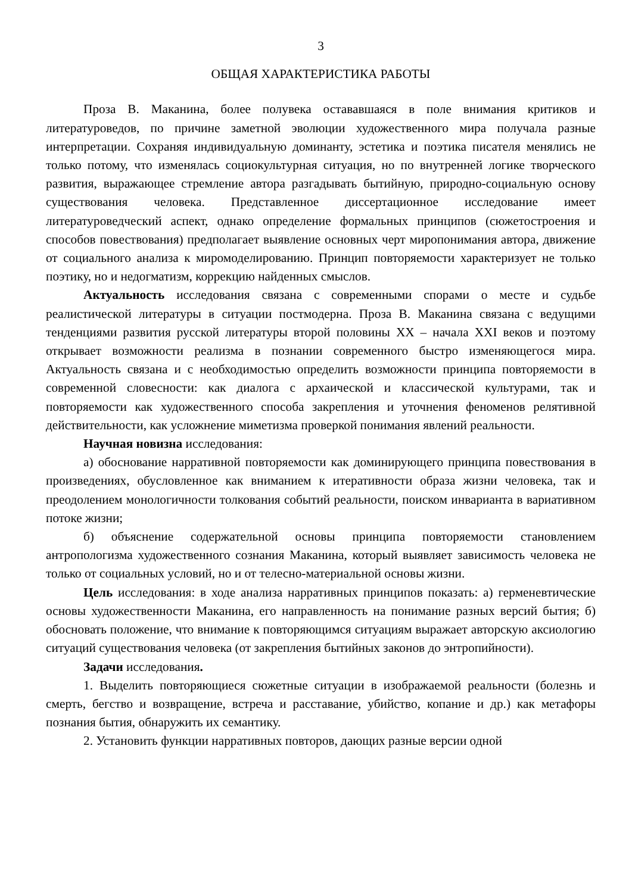3
ОБЩАЯ ХАРАКТЕРИСТИКА РАБОТЫ
Проза В. Маканина, более полувека остававшаяся в поле внимания критиков и литературоведов, по причине заметной эволюции художественного мира получала разные интерпретации. Сохраняя индивидуальную доминанту, эстетика и поэтика писателя менялись не только потому, что изменялась социокультурная ситуация, но по внутренней логике творческого развития, выражающее стремление автора разгадывать бытийную, природно-социальную основу существования человека. Представленное диссертационное исследование имеет литературоведческий аспект, однако определение формальных принципов (сюжетостроения и способов повествования) предполагает выявление основных черт миропонимания автора, движение от социального анализа к миромоделированию. Принцип повторяемости характеризует не только поэтику, но и недогматизм, коррекцию найденных смыслов.
Актуальность исследования связана с современными спорами о месте и судьбе реалистической литературы в ситуации постмодерна. Проза В. Маканина связана с ведущими тенденциями развития русской литературы второй половины XX – начала XXI веков и поэтому открывает возможности реализма в познании современного быстро изменяющегося мира. Актуальность связана и с необходимостью определить возможности принципа повторяемости в современной словесности: как диалога с архаической и классической культурами, так и повторяемости как художественного способа закрепления и уточнения феноменов релятивной действительности, как усложнение миметизма проверкой понимания явлений реальности.
Научная новизна исследования:
а) обоснование нарративной повторяемости как доминирующего принципа повествования в произведениях, обусловленное как вниманием к итеративности образа жизни человека, так и преодолением монологичности толкования событий реальности, поиском инварианта в вариативном потоке жизни;
б) объяснение содержательной основы принципа повторяемости становлением антропологизма художественного сознания Маканина, который выявляет зависимость человека не только от социальных условий, но и от телесно-материальной основы жизни.
Цель исследования: в ходе анализа нарративных принципов показать: а) герменевтические основы художественности Маканина, его направленность на понимание разных версий бытия; б) обосновать положение, что внимание к повторяющимся ситуациям выражает авторскую аксиологию ситуаций существования человека (от закрепления бытийных законов до энтропийности).
Задачи исследования.
1. Выделить повторяющиеся сюжетные ситуации в изображаемой реальности (болезнь и смерть, бегство и возвращение, встреча и расставание, убийство, копание и др.) как метафоры познания бытия, обнаружить их семантику.
2. Установить функции нарративных повторов, дающих разные версии одной